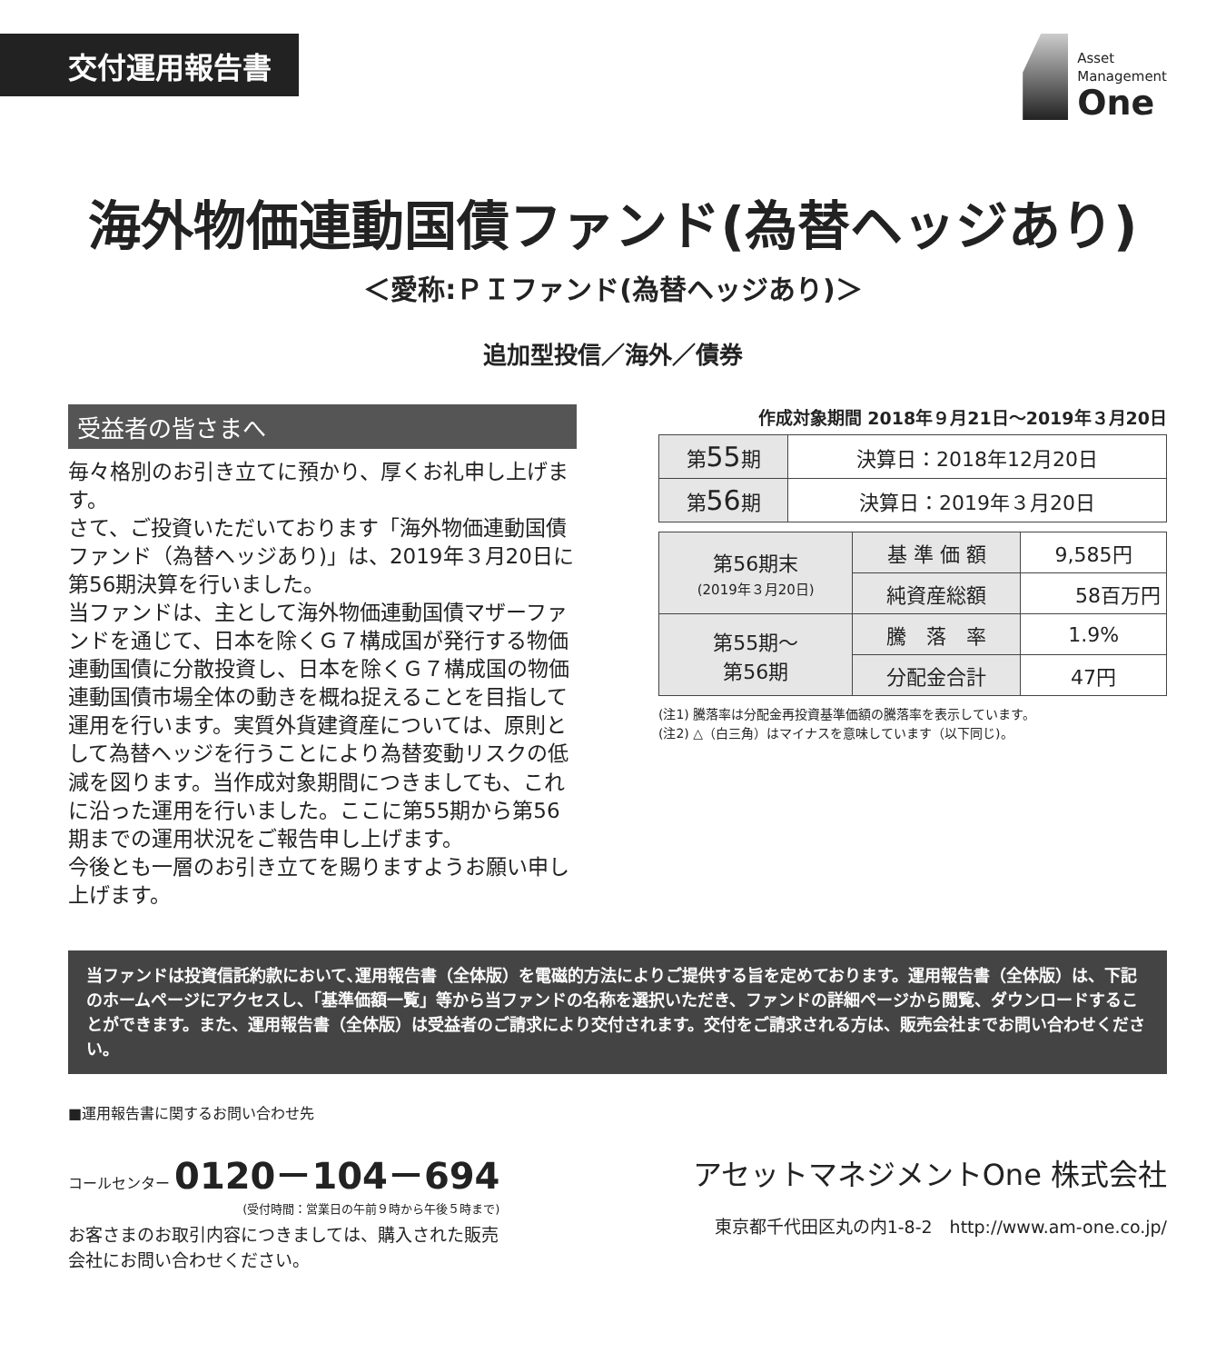交付運用報告書
Asset
Management
One
海外物価連動国債ファンド(為替ヘッジあり)
＜愛称:ＰＩファンド(為替ヘッジあり)＞
追加型投信／海外／債券
受益者の皆さまへ
毎々格別のお引き立てに預かり、厚くお礼申し上げます。
さて、ご投資いただいております「海外物価連動国債ファンド（為替ヘッジあり)」は、2019年３月20日に第56期決算を行いました。
当ファンドは、主として海外物価連動国債マザーファンドを通じて、日本を除くＧ７構成国が発行する物価連動国債に分散投資し、日本を除くＧ７構成国の物価連動国債市場全体の動きを概ね捉えることを目指して運用を行います。実質外貨建資産については、原則として為替ヘッジを行うことにより為替変動リスクの低減を図ります。当作成対象期間につきましても、これに沿った運用を行いました。ここに第55期から第56期までの運用状況をご報告申し上げます。
今後とも一層のお引き立てを賜りますようお願い申し上げます。
作成対象期間 2018年９月21日～2019年３月20日
| 第 55 期 | 決算日：2018年12月20日 |
| 第 56 期 | 決算日：2019年３月20日 |
| 第56期末 (2019年３月20日) | 基 準 価 額 | 9,585円 |
| | 純資産総額 | 58百万円 |
| 第55期～ 第56期 | 騰 落 率 | 1.9% |
| | 分配金合計 | 47円 |
(注1) 騰落率は分配金再投資基準価額の騰落率を表示しています。
(注2) △（白三角）はマイナスを意味しています（以下同じ)。
当ファンドは投資信託約款において､運用報告書（全体版）を電磁的方法によりご提供する旨を定めております。運用報告書（全体版）は、下記のホームページにアクセスし、「基準価額一覧」等から当ファンドの名称を選択いただき、ファンドの詳細ページから閲覧、ダウンロードすることができます。また、運用報告書（全体版）は受益者のご請求により交付されます。交付をご請求される方は、販売会社までお問い合わせください。
■運用報告書に関するお問い合わせ先
コールセンター 0120－104－694
(受付時間：営業日の午前９時から午後５時まで)
お客さまのお取引内容につきましては、購入された販売
会社にお問い合わせください。
アセットマネジメントOne 株式会社
東京都千代田区丸の内1-8-2　http://www.am-one.co.jp/